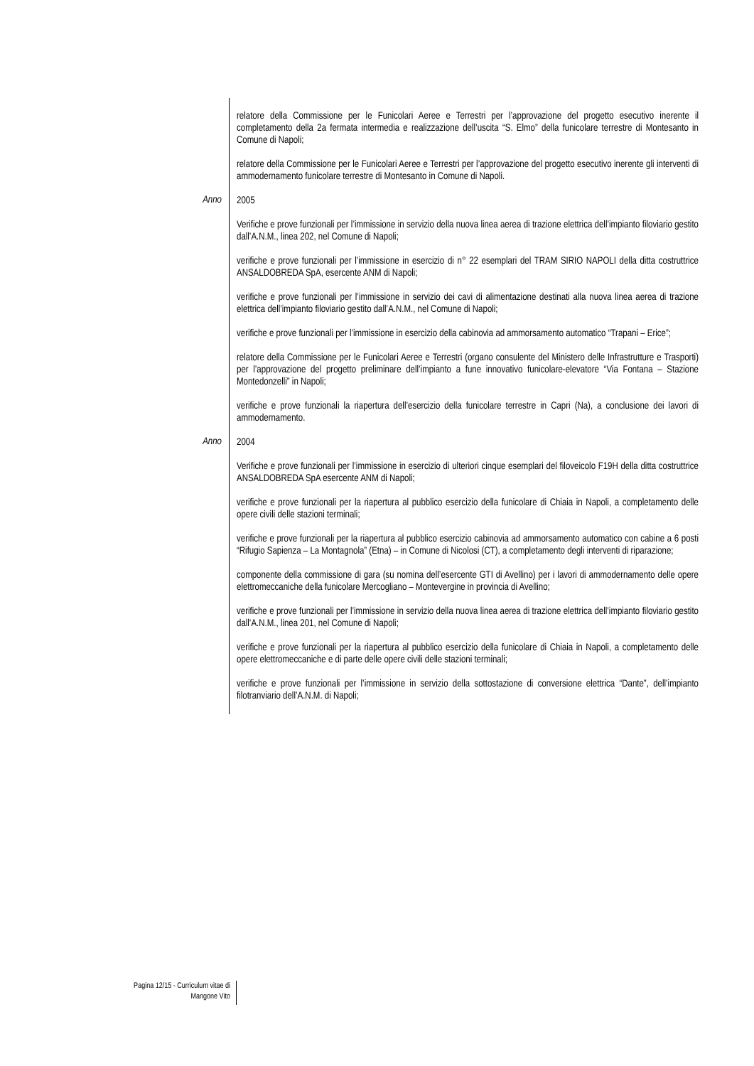relatore della Commissione per le Funicolari Aeree e Terrestri per l’approvazione del progetto esecutivo inerente il completamento della 2a fermata intermedia e realizzazione dell’uscita “S. Elmo” della funicolare terrestre di Montesanto in Comune di Napoli;
relatore della Commissione per le Funicolari Aeree e Terrestri per l’approvazione del progetto esecutivo inerente gli interventi di ammodernamento funicolare terrestre di Montesanto in Comune di Napoli.
Anno
2005
Verifiche e prove funzionali per l’immissione in servizio della nuova linea aerea di trazione elettrica dell’impianto filoviario gestito dall’A.N.M., linea 202, nel Comune di Napoli;
verifiche e prove funzionali per l’immissione in esercizio di n° 22 esemplari del TRAM SIRIO NAPOLI della ditta costruttrice ANSALDOBREDA SpA, esercente ANM di Napoli;
verifiche e prove funzionali per l’immissione in servizio dei cavi di alimentazione destinati alla nuova linea aerea di trazione elettrica dell’impianto filoviario gestito dall’A.N.M., nel Comune di Napoli;
verifiche e prove funzionali per l’immissione in esercizio della cabinovia ad ammorsamento automatico “Trapani – Erice”;
relatore della Commissione per le Funicolari Aeree e Terrestri (organo consulente del Ministero delle Infrastrutture e Trasporti) per l’approvazione del progetto preliminare dell’impianto a fune innovativo funicolare-elevatore “Via Fontana – Stazione Montedonzelli” in Napoli;
verifiche e prove funzionali la riapertura dell’esercizio della funicolare terrestre in Capri (Na), a conclusione dei lavori di ammodernamento.
Anno
2004
Verifiche e prove funzionali per l’immissione in esercizio di ulteriori cinque esemplari del filoveicolo F19H della ditta costruttrice ANSALDOBREDA SpA esercente ANM di Napoli;
verifiche e prove funzionali per la riapertura al pubblico esercizio della funicolare di Chiaia in Napoli, a completamento delle opere civili delle stazioni terminali;
verifiche e prove funzionali per la riapertura al pubblico esercizio cabinovia ad ammorsamento automatico con cabine a 6 posti “Rifugio Sapienza – La Montagnola” (Etna) – in Comune di Nicolosi (CT), a completamento degli interventi di riparazione;
componente della commissione di gara (su nomina dell’esercente GTI di Avellino) per i lavori di ammodernamento delle opere elettromeccaniche della funicolare Mercogliano – Montevergine in provincia di Avellino;
verifiche e prove funzionali per l’immissione in servizio della nuova linea aerea di trazione elettrica dell’impianto filoviario gestito dall’A.N.M., linea 201, nel Comune di Napoli;
verifiche e prove funzionali per la riapertura al pubblico esercizio della funicolare di Chiaia in Napoli, a completamento delle opere elettromeccaniche e di parte delle opere civili delle stazioni terminali;
verifiche e prove funzionali per l’immissione in servizio della sottostazione di conversione elettrica “Dante”, dell’impianto filotranviario dell’A.N.M. di Napoli;
Pagina 12/15 - Curriculum vitae di
Mangone Vito